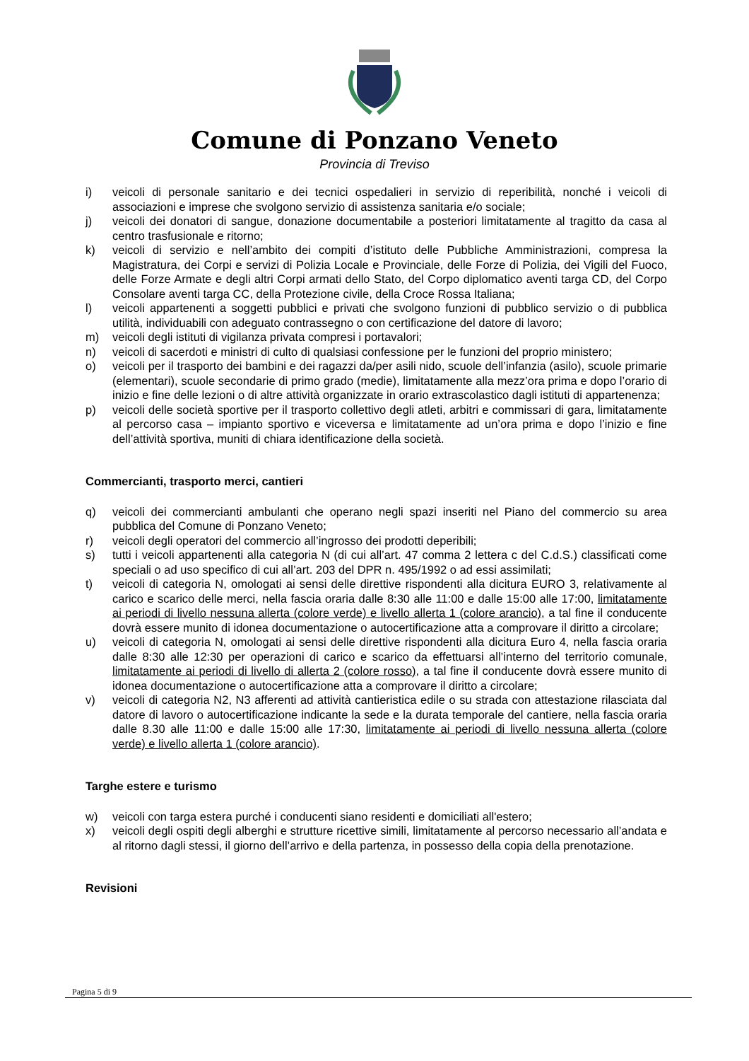Comune di Ponzano Veneto
Provincia di Treviso
i) veicoli di personale sanitario e dei tecnici ospedalieri in servizio di reperibilità, nonché i veicoli di associazioni e imprese che svolgono servizio di assistenza sanitaria e/o sociale;
j) veicoli dei donatori di sangue, donazione documentabile a posteriori limitatamente al tragitto da casa al centro trasfusionale e ritorno;
k) veicoli di servizio e nell’ambito dei compiti d’istituto delle Pubbliche Amministrazioni, compresa la Magistratura, dei Corpi e servizi di Polizia Locale e Provinciale, delle Forze di Polizia, dei Vigili del Fuoco, delle Forze Armate e degli altri Corpi armati dello Stato, del Corpo diplomatico aventi targa CD, del Corpo Consolare aventi targa CC, della Protezione civile, della Croce Rossa Italiana;
l) veicoli appartenenti a soggetti pubblici e privati che svolgono funzioni di pubblico servizio o di pubblica utilità, individuabili con adeguato contrassegno o con certificazione del datore di lavoro;
m) veicoli degli istituti di vigilanza privata compresi i portavalori;
n) veicoli di sacerdoti e ministri di culto di qualsiasi confessione per le funzioni del proprio ministero;
o) veicoli per il trasporto dei bambini e dei ragazzi da/per asili nido, scuole dell’infanzia (asilo), scuole primarie (elementari), scuole secondarie di primo grado (medie), limitatamente alla mezz’ora prima e dopo l’orario di inizio e fine delle lezioni o di altre attività organizzate in orario extrascolastico dagli istituti di appartenenza;
p) veicoli delle società sportive per il trasporto collettivo degli atleti, arbitri e commissari di gara, limitatamente al percorso casa – impianto sportivo e viceversa e limitatamente ad un’ora prima e dopo l’inizio e fine dell’attività sportiva, muniti di chiara identificazione della società.
Commercianti, trasporto merci, cantieri
q) veicoli dei commercianti ambulanti che operano negli spazi inseriti nel Piano del commercio su area pubblica del Comune di Ponzano Veneto;
r) veicoli degli operatori del commercio all’ingrosso dei prodotti deperibili;
s) tutti i veicoli appartenenti alla categoria N (di cui all’art. 47 comma 2 lettera c del C.d.S.) classificati come speciali o ad uso specifico di cui all’art. 203 del DPR n. 495/1992 o ad essi assimilati;
t) veicoli di categoria N, omologati ai sensi delle direttive rispondenti alla dicitura EURO 3, relativamente al carico e scarico delle merci, nella fascia oraria dalle 8:30 alle 11:00 e dalle 15:00 alle 17:00, limitatamente ai periodi di livello nessuna allerta (colore verde) e livello allerta 1 (colore arancio), a tal fine il conducente dovrà essere munito di idonea documentazione o autocertificazione atta a comprovare il diritto a circolare;
u) veicoli di categoria N, omologati ai sensi delle direttive rispondenti alla dicitura Euro 4, nella fascia oraria dalle 8:30 alle 12:30 per operazioni di carico e scarico da effettuarsi all’interno del territorio comunale, limitatamente ai periodi di livello di allerta 2 (colore rosso), a tal fine il conducente dovrà essere munito di idonea documentazione o autocertificazione atta a comprovare il diritto a circolare;
v) veicoli di categoria N2, N3 afferenti ad attività cantieristica edile o su strada con attestazione rilasciata dal datore di lavoro o autocertificazione indicante la sede e la durata temporale del cantiere, nella fascia oraria dalle 8.30 alle 11:00 e dalle 15:00 alle 17:30, limitatamente ai periodi di livello nessuna allerta (colore verde) e livello allerta 1 (colore arancio).
Targhe estere e turismo
w) veicoli con targa estera purché i conducenti siano residenti e domiciliati all'estero;
x) veicoli degli ospiti degli alberghi e strutture ricettive simili, limitatamente al percorso necessario all’andata e al ritorno dagli stessi, il giorno dell’arrivo e della partenza, in possesso della copia della prenotazione.
Revisioni
Pagina 5 di 9